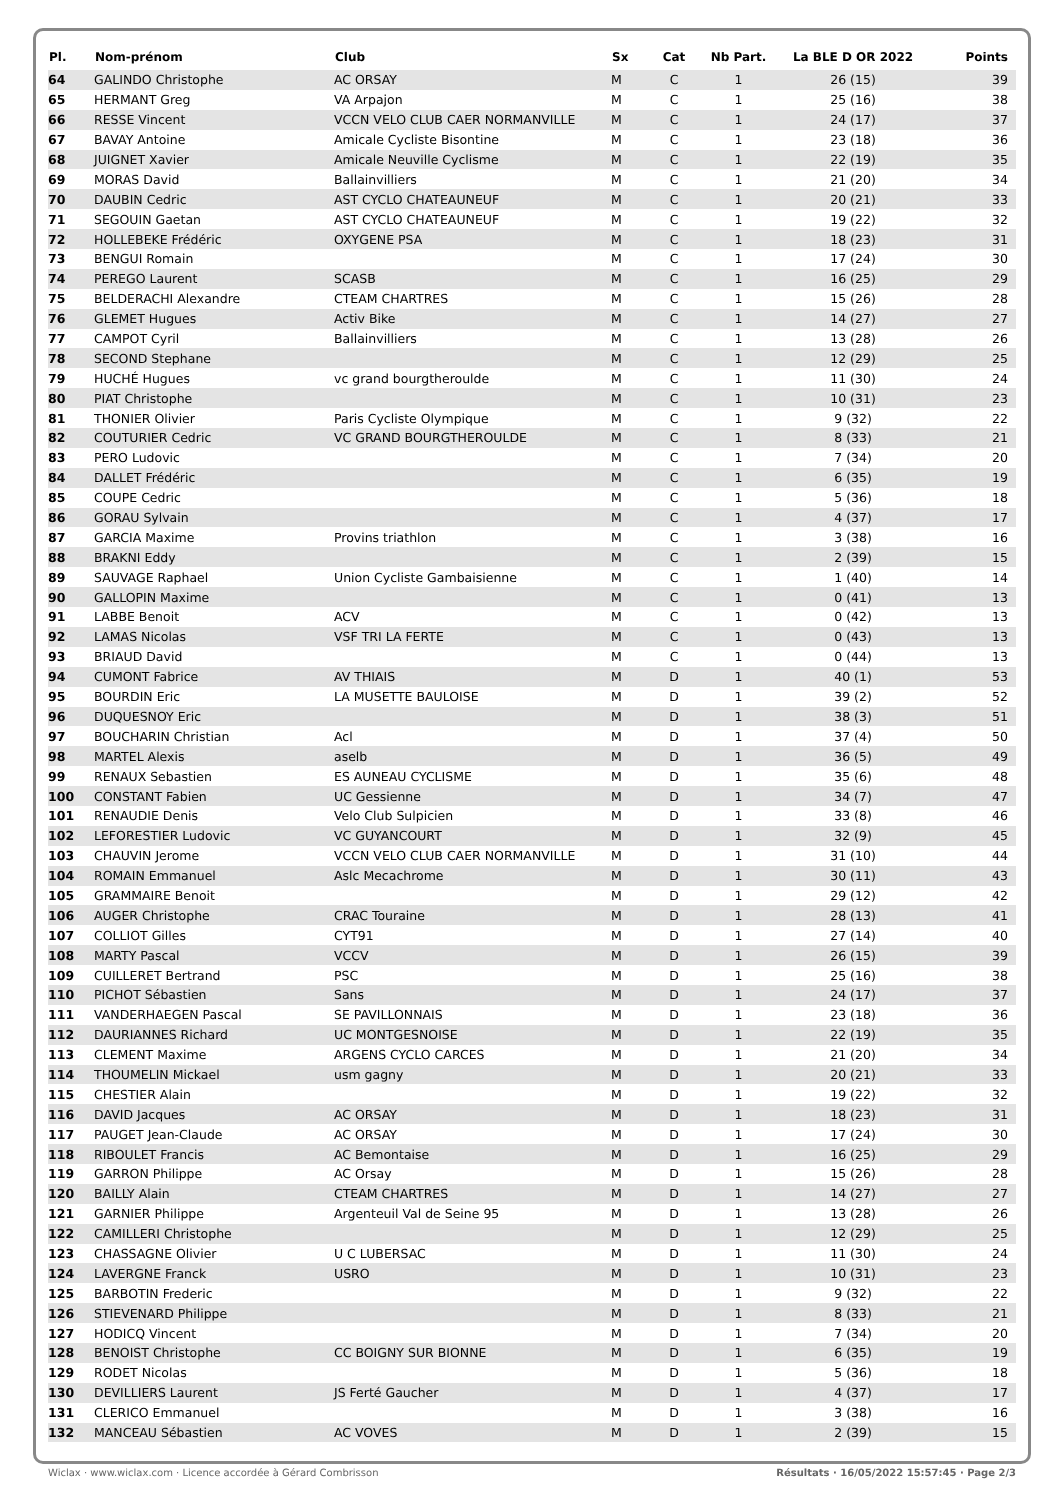| Pl. | Nom-prénom | Club | Sx | Cat | Nb Part. | La BLE D OR 2022 | Points |
| --- | --- | --- | --- | --- | --- | --- | --- |
| 64 | GALINDO Christophe | AC ORSAY | M | C | 1 | 26 (15) | 39 |
| 65 | HERMANT Greg | VA Arpajon | M | C | 1 | 25 (16) | 38 |
| 66 | RESSE Vincent | VCCN VELO CLUB CAER NORMANVILLE | M | C | 1 | 24 (17) | 37 |
| 67 | BAVAY Antoine | Amicale Cycliste Bisontine | M | C | 1 | 23 (18) | 36 |
| 68 | JUIGNET Xavier | Amicale Neuville Cyclisme | M | C | 1 | 22 (19) | 35 |
| 69 | MORAS David | Ballainvilliers | M | C | 1 | 21 (20) | 34 |
| 70 | DAUBIN Cedric | AST CYCLO CHATEAUNEUF | M | C | 1 | 20 (21) | 33 |
| 71 | SEGOUIN Gaetan | AST CYCLO CHATEAUNEUF | M | C | 1 | 19 (22) | 32 |
| 72 | HOLLEBEKE Frédéric | OXYGENE PSA | M | C | 1 | 18 (23) | 31 |
| 73 | BENGUI Romain | | M | C | 1 | 17 (24) | 30 |
| 74 | PEREGO Laurent | SCASB | M | C | 1 | 16 (25) | 29 |
| 75 | BELDERACHI Alexandre | CTEAM CHARTRES | M | C | 1 | 15 (26) | 28 |
| 76 | GLEMET Hugues | Activ Bike | M | C | 1 | 14 (27) | 27 |
| 77 | CAMPOT Cyril | Ballainvilliers | M | C | 1 | 13 (28) | 26 |
| 78 | SECOND Stephane | | M | C | 1 | 12 (29) | 25 |
| 79 | HUCHÉ Hugues | vc grand bourgtheroulde | M | C | 1 | 11 (30) | 24 |
| 80 | PIAT Christophe | | M | C | 1 | 10 (31) | 23 |
| 81 | THONIER Olivier | Paris Cycliste Olympique | M | C | 1 | 9 (32) | 22 |
| 82 | COUTURIER Cedric | VC GRAND BOURGTHEROULDE | M | C | 1 | 8 (33) | 21 |
| 83 | PERO Ludovic | | M | C | 1 | 7 (34) | 20 |
| 84 | DALLET Frédéric | | M | C | 1 | 6 (35) | 19 |
| 85 | COUPE Cedric | | M | C | 1 | 5 (36) | 18 |
| 86 | GORAU Sylvain | | M | C | 1 | 4 (37) | 17 |
| 87 | GARCIA Maxime | Provins triathlon | M | C | 1 | 3 (38) | 16 |
| 88 | BRAKNI Eddy | | M | C | 1 | 2 (39) | 15 |
| 89 | SAUVAGE Raphael | Union Cycliste Gambaisienne | M | C | 1 | 1 (40) | 14 |
| 90 | GALLOPIN Maxime | | M | C | 1 | 0 (41) | 13 |
| 91 | LABBE Benoit | ACV | M | C | 1 | 0 (42) | 13 |
| 92 | LAMAS Nicolas | VSF TRI LA FERTE | M | C | 1 | 0 (43) | 13 |
| 93 | BRIAUD David | | M | C | 1 | 0 (44) | 13 |
| 94 | CUMONT Fabrice | AV THIAIS | M | D | 1 | 40 (1) | 53 |
| 95 | BOURDIN Eric | LA MUSETTE BAULOISE | M | D | 1 | 39 (2) | 52 |
| 96 | DUQUESNOY Eric | | M | D | 1 | 38 (3) | 51 |
| 97 | BOUCHARIN Christian | Acl | M | D | 1 | 37 (4) | 50 |
| 98 | MARTEL Alexis | aselb | M | D | 1 | 36 (5) | 49 |
| 99 | RENAUX Sebastien | ES AUNEAU CYCLISME | M | D | 1 | 35 (6) | 48 |
| 100 | CONSTANT Fabien | UC Gessienne | M | D | 1 | 34 (7) | 47 |
| 101 | RENAUDIE Denis | Velo Club Sulpicien | M | D | 1 | 33 (8) | 46 |
| 102 | LEFORESTIER Ludovic | VC GUYANCOURT | M | D | 1 | 32 (9) | 45 |
| 103 | CHAUVIN Jerome | VCCN VELO CLUB CAER NORMANVILLE | M | D | 1 | 31 (10) | 44 |
| 104 | ROMAIN Emmanuel | Aslc Mecachrome | M | D | 1 | 30 (11) | 43 |
| 105 | GRAMMAIRE Benoit | | M | D | 1 | 29 (12) | 42 |
| 106 | AUGER Christophe | CRAC Touraine | M | D | 1 | 28 (13) | 41 |
| 107 | COLLIOT Gilles | CYT91 | M | D | 1 | 27 (14) | 40 |
| 108 | MARTY Pascal | VCCV | M | D | 1 | 26 (15) | 39 |
| 109 | CUILLERET Bertrand | PSC | M | D | 1 | 25 (16) | 38 |
| 110 | PICHOT Sébastien | Sans | M | D | 1 | 24 (17) | 37 |
| 111 | VANDERHAEGEN Pascal | SE PAVILLONNAIS | M | D | 1 | 23 (18) | 36 |
| 112 | DAURIANNES Richard | UC MONTGESNOISE | M | D | 1 | 22 (19) | 35 |
| 113 | CLEMENT Maxime | ARGENS CYCLO CARCES | M | D | 1 | 21 (20) | 34 |
| 114 | THOUMELIN Mickael | usm gagny | M | D | 1 | 20 (21) | 33 |
| 115 | CHESTIER Alain | | M | D | 1 | 19 (22) | 32 |
| 116 | DAVID Jacques | AC ORSAY | M | D | 1 | 18 (23) | 31 |
| 117 | PAUGET Jean-Claude | AC ORSAY | M | D | 1 | 17 (24) | 30 |
| 118 | RIBOULET Francis | AC Bemontaise | M | D | 1 | 16 (25) | 29 |
| 119 | GARRON Philippe | AC Orsay | M | D | 1 | 15 (26) | 28 |
| 120 | BAILLY Alain | CTEAM CHARTRES | M | D | 1 | 14 (27) | 27 |
| 121 | GARNIER Philippe | Argenteuil Val de Seine 95 | M | D | 1 | 13 (28) | 26 |
| 122 | CAMILLERI Christophe | | M | D | 1 | 12 (29) | 25 |
| 123 | CHASSAGNE Olivier | U C LUBERSAC | M | D | 1 | 11 (30) | 24 |
| 124 | LAVERGNE Franck | USRO | M | D | 1 | 10 (31) | 23 |
| 125 | BARBOTIN Frederic | | M | D | 1 | 9 (32) | 22 |
| 126 | STIEVENARD Philippe | | M | D | 1 | 8 (33) | 21 |
| 127 | HODICQ Vincent | | M | D | 1 | 7 (34) | 20 |
| 128 | BENOIST Christophe | CC BOIGNY SUR BIONNE | M | D | 1 | 6 (35) | 19 |
| 129 | RODET Nicolas | | M | D | 1 | 5 (36) | 18 |
| 130 | DEVILLIERS Laurent | JS Ferté Gaucher | M | D | 1 | 4 (37) | 17 |
| 131 | CLERICO Emmanuel | | M | D | 1 | 3 (38) | 16 |
| 132 | MANCEAU Sébastien | AC VOVES | M | D | 1 | 2 (39) | 15 |
Wiclax · www.wiclax.com · Licence accordée à Gérard Combrisson Résultats · 16/05/2022 15:57:45 · Page 2/3